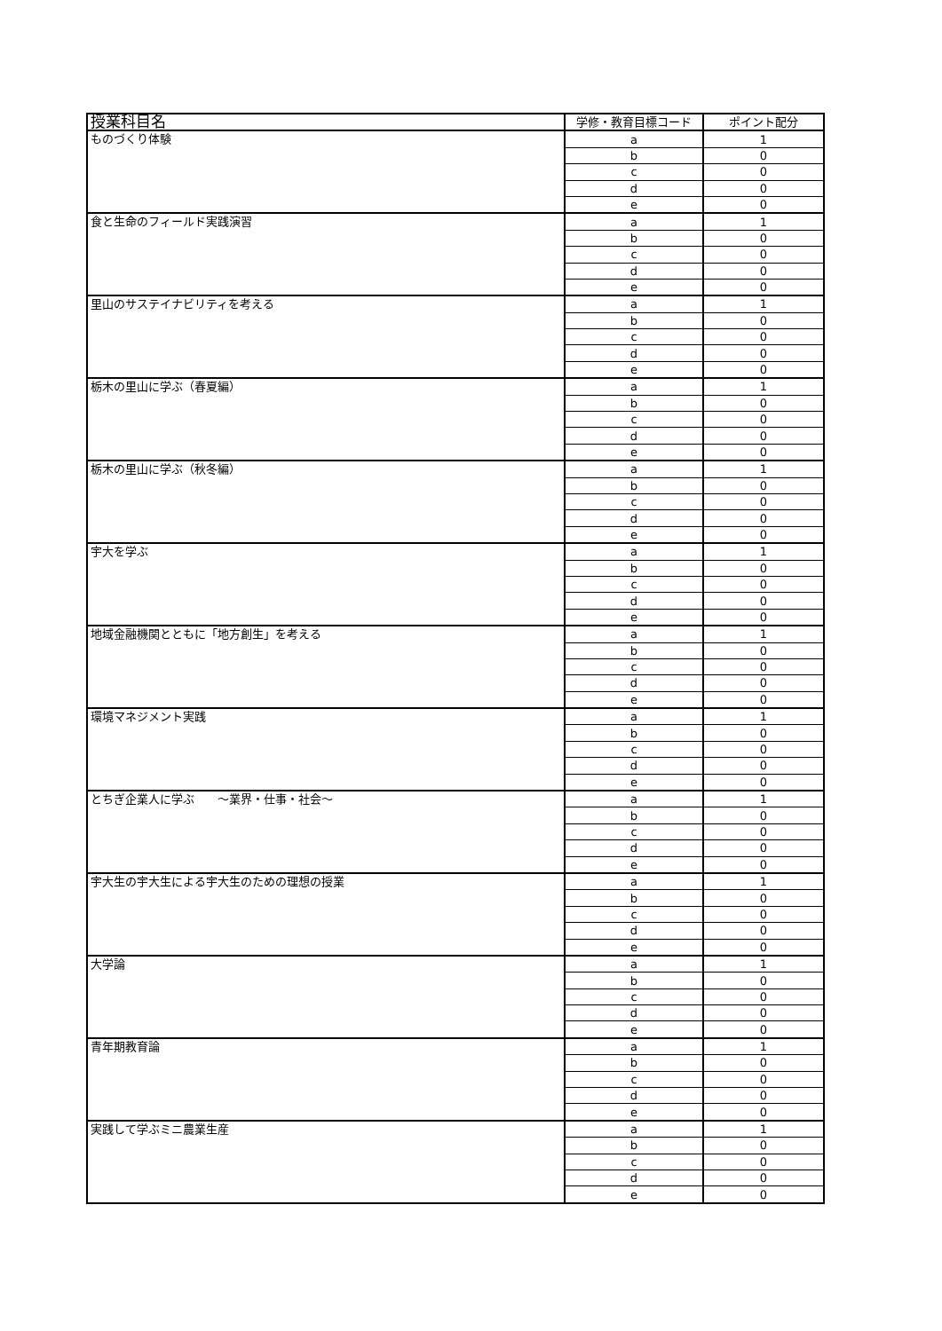| 授業科目名 | 学修・教育目標コード | ポイント配分 |
| --- | --- | --- |
| ものづくり体験 | a | 1 |
| | b | 0 |
| | c | 0 |
| | d | 0 |
| | e | 0 |
| 食と生命のフィールド実践演習 | a | 1 |
| | b | 0 |
| | c | 0 |
| | d | 0 |
| | e | 0 |
| 里山のサステイナビリティを考える | a | 1 |
| | b | 0 |
| | c | 0 |
| | d | 0 |
| | e | 0 |
| 栃木の里山に学ぶ（春夏編） | a | 1 |
| | b | 0 |
| | c | 0 |
| | d | 0 |
| | e | 0 |
| 栃木の里山に学ぶ（秋冬編） | a | 1 |
| | b | 0 |
| | c | 0 |
| | d | 0 |
| | e | 0 |
| 宇大を学ぶ | a | 1 |
| | b | 0 |
| | c | 0 |
| | d | 0 |
| | e | 0 |
| 地域金融機関とともに「地方創生」を考える | a | 1 |
| | b | 0 |
| | c | 0 |
| | d | 0 |
| | e | 0 |
| 環境マネジメント実践 | a | 1 |
| | b | 0 |
| | c | 0 |
| | d | 0 |
| | e | 0 |
| とちぎ企業人に学ぶ ～業界・仕事・社会～ | a | 1 |
| | b | 0 |
| | c | 0 |
| | d | 0 |
| | e | 0 |
| 宇大生の宇大生による宇大生のための理想の授業 | a | 1 |
| | b | 0 |
| | c | 0 |
| | d | 0 |
| | e | 0 |
| 大学論 | a | 1 |
| | b | 0 |
| | c | 0 |
| | d | 0 |
| | e | 0 |
| 青年期教育論 | a | 1 |
| | b | 0 |
| | c | 0 |
| | d | 0 |
| | e | 0 |
| 実践して学ぶミニ農業生産 | a | 1 |
| | b | 0 |
| | c | 0 |
| | d | 0 |
| | e | 0 |